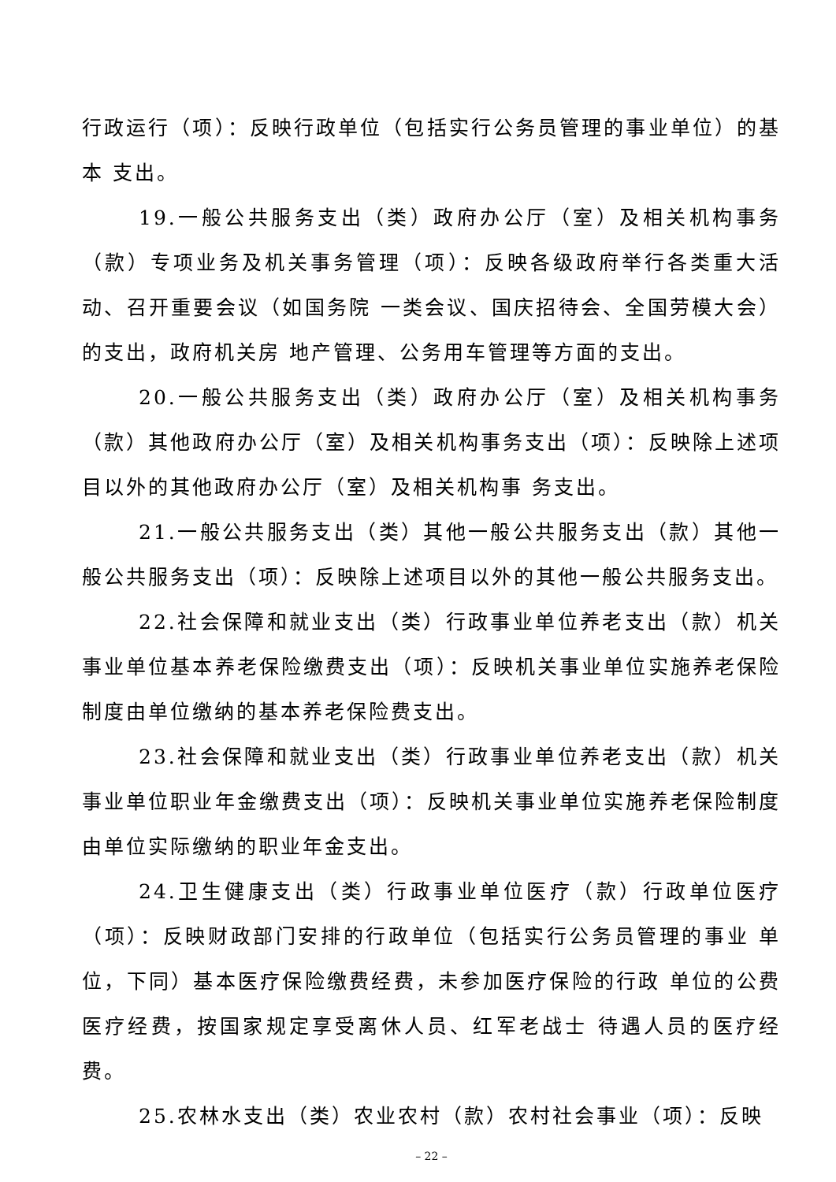行政运行（项）：反映行政单位（包括实行公务员管理的事业单位）的基本 支出。
19.一般公共服务支出（类）政府办公厅（室）及相关机构事务（款）专项业务及机关事务管理（项）：反映各级政府举行各类重大活动、召开重要会议（如国务院 一类会议、国庆招待会、全国劳模大会）的支出，政府机关房 地产管理、公务用车管理等方面的支出。
20.一般公共服务支出（类）政府办公厅（室）及相关机构事务（款）其他政府办公厅（室）及相关机构事务支出（项）：反映除上述项目以外的其他政府办公厅（室）及相关机构事 务支出。
21.一般公共服务支出（类）其他一般公共服务支出（款）其他一般公共服务支出（项）：反映除上述项目以外的其他一般公共服务支出。
22.社会保障和就业支出（类）行政事业单位养老支出（款）机关事业单位基本养老保险缴费支出（项）：反映机关事业单位实施养老保险制度由单位缴纳的基本养老保险费支出。
23.社会保障和就业支出（类）行政事业单位养老支出（款）机关事业单位职业年金缴费支出（项）：反映机关事业单位实施养老保险制度由单位实际缴纳的职业年金支出。
24.卫生健康支出（类）行政事业单位医疗（款）行政单位医疗（项）：反映财政部门安排的行政单位（包括实行公务员管理的事业 单位，下同）基本医疗保险缴费经费，未参加医疗保险的行政 单位的公费医疗经费，按国家规定享受离休人员、红军老战士 待遇人员的医疗经费。
25.农林水支出（类）农业农村（款）农村社会事业（项）：反映
– 22 –